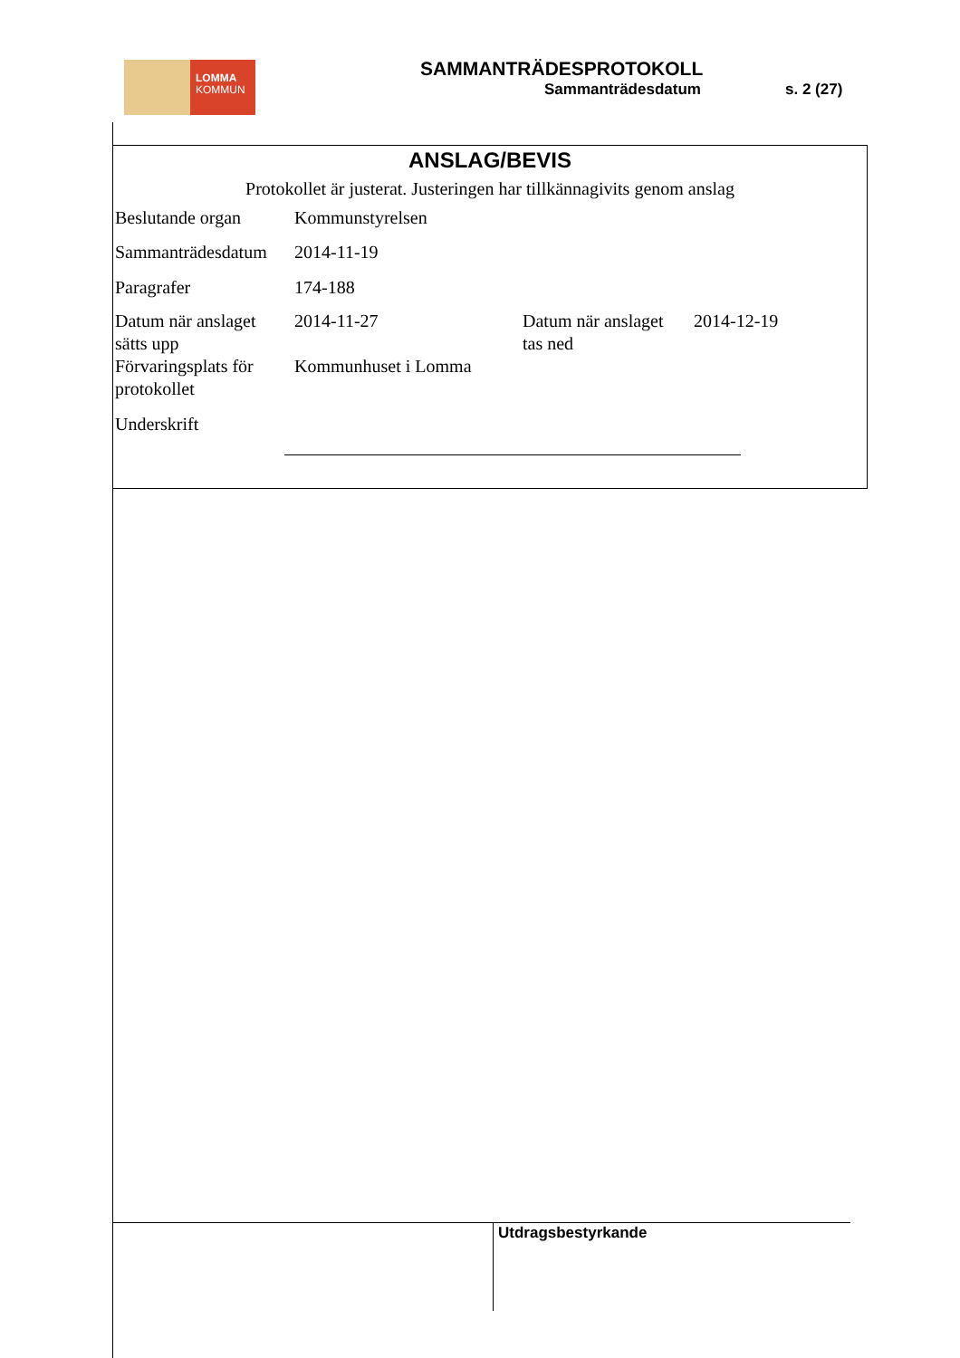LOMMA
KOMMUN
SAMMANTRÄDESPROTOKOLL
Sammanträdesdatum s. 2 (27)
ANSLAG/BEVIS
Protokollet är justerat. Justeringen har tillkännagivits genom anslag
| Beslutande organ | Kommunstyrelsen | | |
| Sammanträdesdatum | 2014-11-19 | | |
| Paragrafer | 174-188 | | |
| Datum när anslaget sätts upp | 2014-11-27 | Datum när anslaget tas ned | 2014-12-19 |
| Förvaringsplats för protokollet | Kommunhuset i Lomma | | |
| Underskrift | | | |
Utdragsbestyrkande